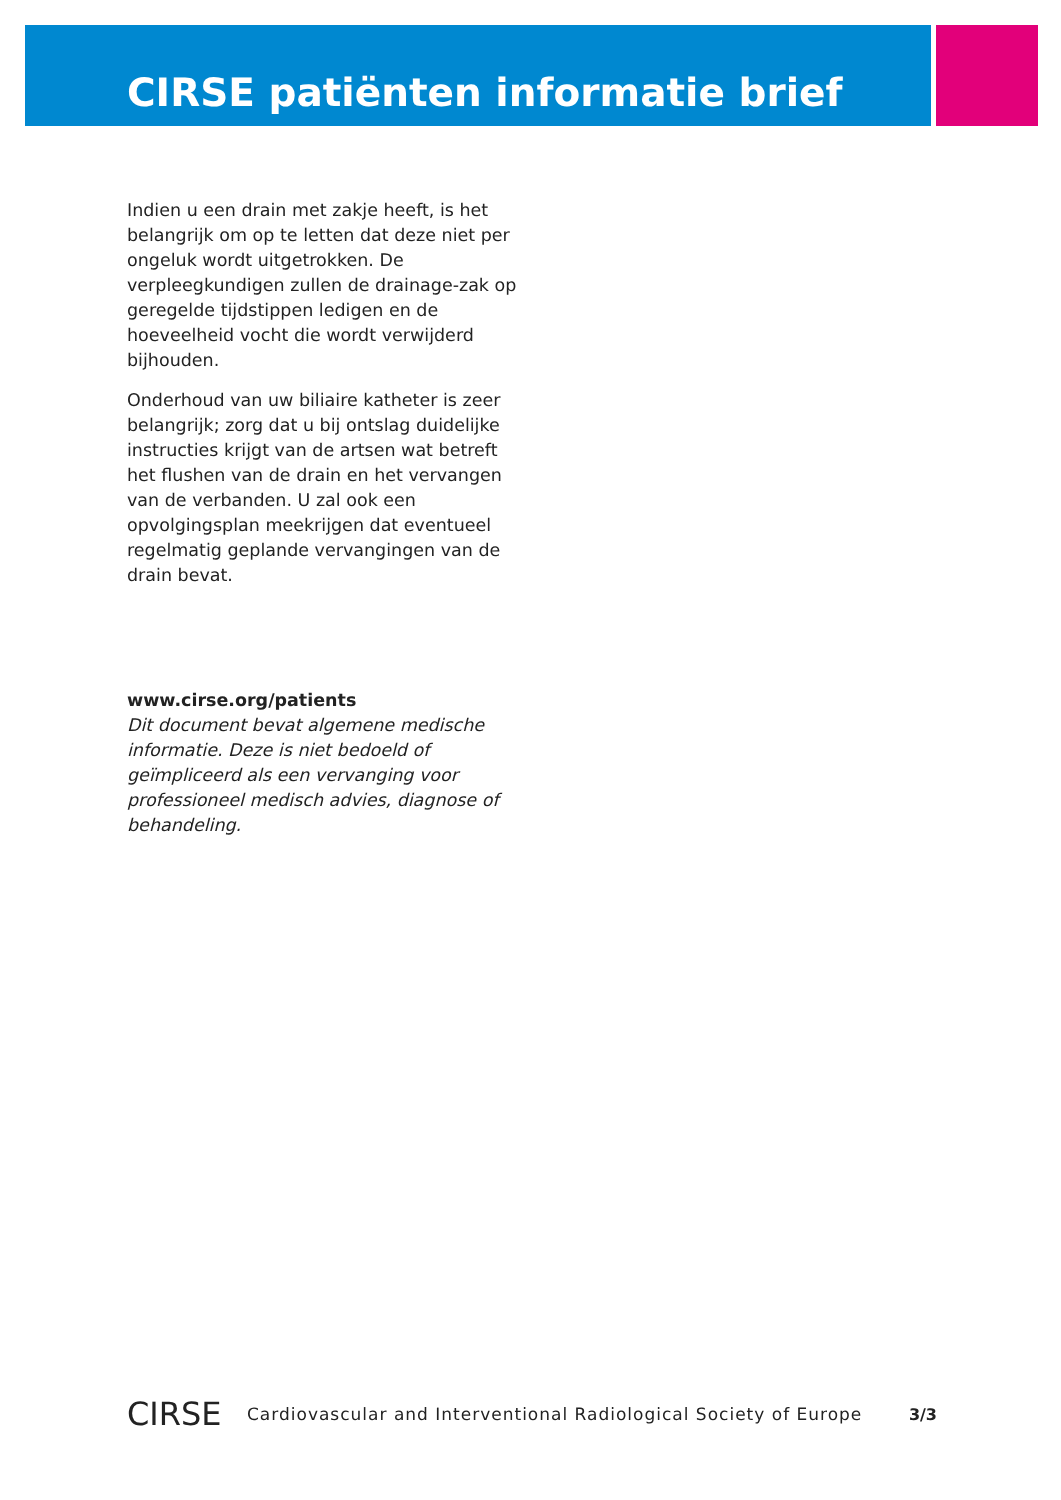CIRSE patiënten informatie brief
Indien u een drain met zakje heeft, is het belangrijk om op te letten dat deze niet per ongeluk wordt uitgetrokken. De verpleegkundigen zullen de drainage-zak op geregelde tijdstippen ledigen en de hoeveelheid vocht die wordt verwijderd bijhouden.
Onderhoud van uw biliaire katheter is zeer belangrijk; zorg dat u bij ontslag duidelijke instructies krijgt van de artsen wat betreft het flushen van de drain en het vervangen van de verbanden. U zal ook een opvolgingsplan meekrijgen dat eventueel regelmatig geplande vervangingen van de drain bevat.
www.cirse.org/patients
Dit document bevat algemene medische informatie. Deze is niet bedoeld of geïmpliceerd als een vervanging voor professioneel medisch advies, diagnose of behandeling.
CIRSE
Cardiovascular and Interventional Radiological Society of Europe
3/3